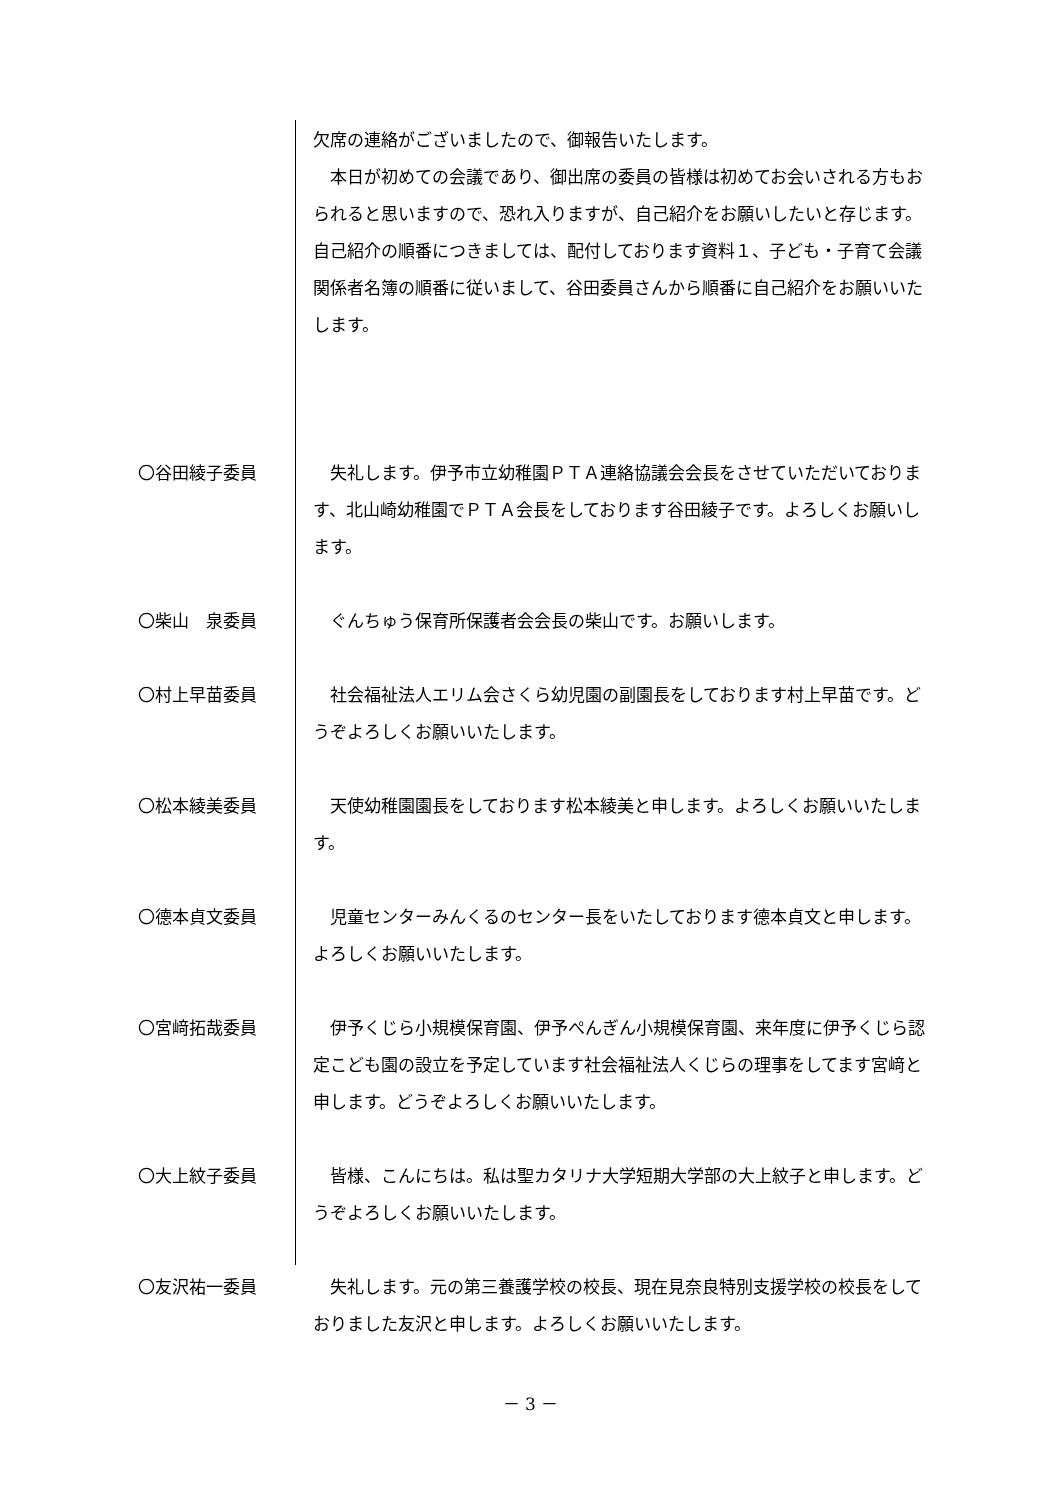欠席の連絡がございましたので、御報告いたします。
　本日が初めての会議であり、御出席の委員の皆様は初めてお会いされる方もおられると思いますので、恐れ入りますが、自己紹介をお願いしたいと存じます。　自己紹介の順番につきましては、配付しております資料１、子ども・子育て会議関係者名簿の順番に従いまして、谷田委員さんから順番に自己紹介をお願いいたします。
〇谷田綾子委員 　失礼します。伊予市立幼稚園ＰＴＡ連絡協議会会長をさせていただいております、北山崎幼稚園でＰＴＡ会長をしております谷田綾子です。よろしくお願いします。
〇柴山　泉委員 　ぐんちゅう保育所保護者会会長の柴山です。お願いします。
〇村上早苗委員 　社会福祉法人エリム会さくら幼児園の副園長をしております村上早苗です。どうぞよろしくお願いいたします。
〇松本綾美委員 　天使幼稚園園長をしております松本綾美と申します。よろしくお願いいたします。
〇德本貞文委員 　児童センターみんくるのセンター長をいたしております德本貞文と申します。よろしくお願いいたします。
〇宮﨑拓哉委員 　伊予くじら小規模保育園、伊予ぺんぎん小規模保育園、来年度に伊予くじら認定こども園の設立を予定しています社会福祉法人くじらの理事をしてます宮﨑と申します。どうぞよろしくお願いいたします。
〇大上紋子委員 　皆様、こんにちは。私は聖カタリナ大学短期大学部の大上紋子と申します。どうぞよろしくお願いいたします。
〇友沢祐一委員 　失礼します。元の第三養護学校の校長、現在見奈良特別支援学校の校長をしておりました友沢と申します。よろしくお願いいたします。
－ 3 －